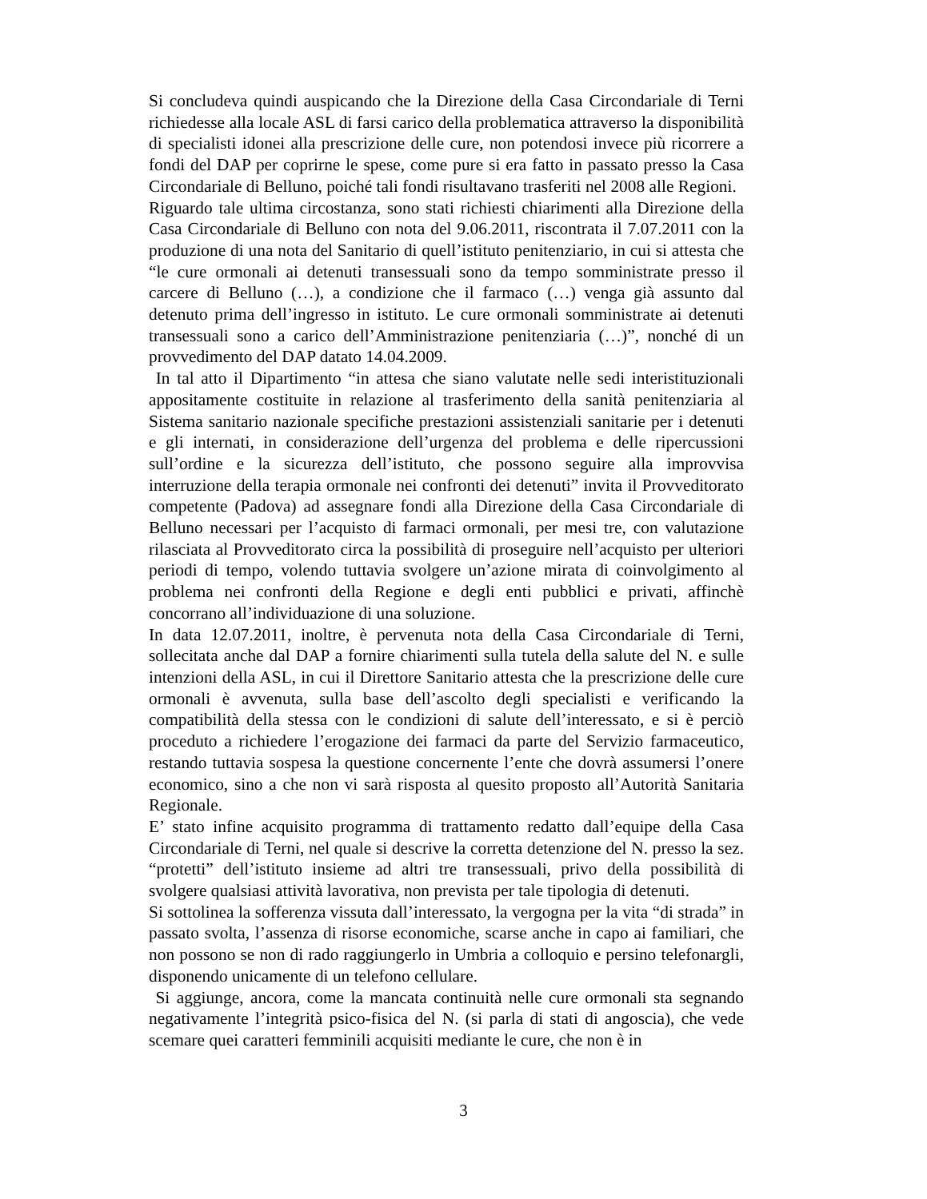Si concludeva quindi auspicando che la Direzione della Casa Circondariale di Terni richiedesse alla locale ASL di farsi carico della problematica attraverso la disponibilità di specialisti idonei alla prescrizione delle cure, non potendosi invece più ricorrere a fondi del DAP per coprirne le spese, come pure si era fatto in passato presso la Casa Circondariale di Belluno, poiché tali fondi risultavano trasferiti nel 2008 alle Regioni.
Riguardo tale ultima circostanza, sono stati richiesti chiarimenti alla Direzione della Casa Circondariale di Belluno con nota del 9.06.2011, riscontrata il 7.07.2011 con la produzione di una nota del Sanitario di quell’istituto penitenziario, in cui si attesta che “le cure ormonali ai detenuti transessuali sono da tempo somministrate presso il carcere di Belluno (…), a condizione che il farmaco (…) venga già assunto dal detenuto prima dell’ingresso in istituto. Le cure ormonali somministrate ai detenuti transessuali sono a carico dell’Amministrazione penitenziaria (…)”, nonché di un provvedimento del DAP datato 14.04.2009.
In tal atto il Dipartimento “in attesa che siano valutate nelle sedi interistituzionali appositamente costituite in relazione al trasferimento della sanità penitenziaria al Sistema sanitario nazionale specifiche prestazioni assistenziali sanitarie per i detenuti e gli internati, in considerazione dell’urgenza del problema e delle ripercussioni sull’ordine e la sicurezza dell’istituto, che possono seguire alla improvvisa interruzione della terapia ormonale nei confronti dei detenuti” invita il Provveditorato competente (Padova) ad assegnare fondi alla Direzione della Casa Circondariale di Belluno necessari per l’acquisto di farmaci ormonali, per mesi tre, con valutazione rilasciata al Provveditorato circa la possibilità di proseguire nell’acquisto per ulteriori periodi di tempo, volendo tuttavia svolgere un’azione mirata di coinvolgimento al problema nei confronti della Regione e degli enti pubblici e privati, affinchè concorrano all’individuazione di una soluzione.
In data 12.07.2011, inoltre, è pervenuta nota della Casa Circondariale di Terni, sollecitata anche dal DAP a fornire chiarimenti sulla tutela della salute del N. e sulle intenzioni della ASL, in cui il Direttore Sanitario attesta che la prescrizione delle cure ormonali è avvenuta, sulla base dell’ascolto degli specialisti e verificando la compatibilità della stessa con le condizioni di salute dell’interessato, e si è perciò proceduto a richiedere l’erogazione dei farmaci da parte del Servizio farmaceutico, restando tuttavia sospesa la questione concernente l’ente che dovrà assumersi l’onere economico, sino a che non vi sarà risposta al quesito proposto all’Autorità Sanitaria Regionale.
E’ stato infine acquisito programma di trattamento redatto dall’equipe della Casa Circondariale di Terni, nel quale si descrive la corretta detenzione del N. presso la sez. “protetti” dell’istituto insieme ad altri tre transessuali, privo della possibilità di svolgere qualsiasi attività lavorativa, non prevista per tale tipologia di detenuti.
Si sottolinea la sofferenza vissuta dall’interessato, la vergogna per la vita “di strada” in passato svolta, l’assenza di risorse economiche, scarse anche in capo ai familiari, che non possono se non di rado raggiungerlo in Umbria a colloquio e persino telefonargli, disponendo unicamente di un telefono cellulare.
Si aggiunge, ancora, come la mancata continuità nelle cure ormonali sta segnando negativamente l’integrità psico-fisica del N. (si parla di stati di angoscia), che vede scemare quei caratteri femminili acquisiti mediante le cure, che non è in
3